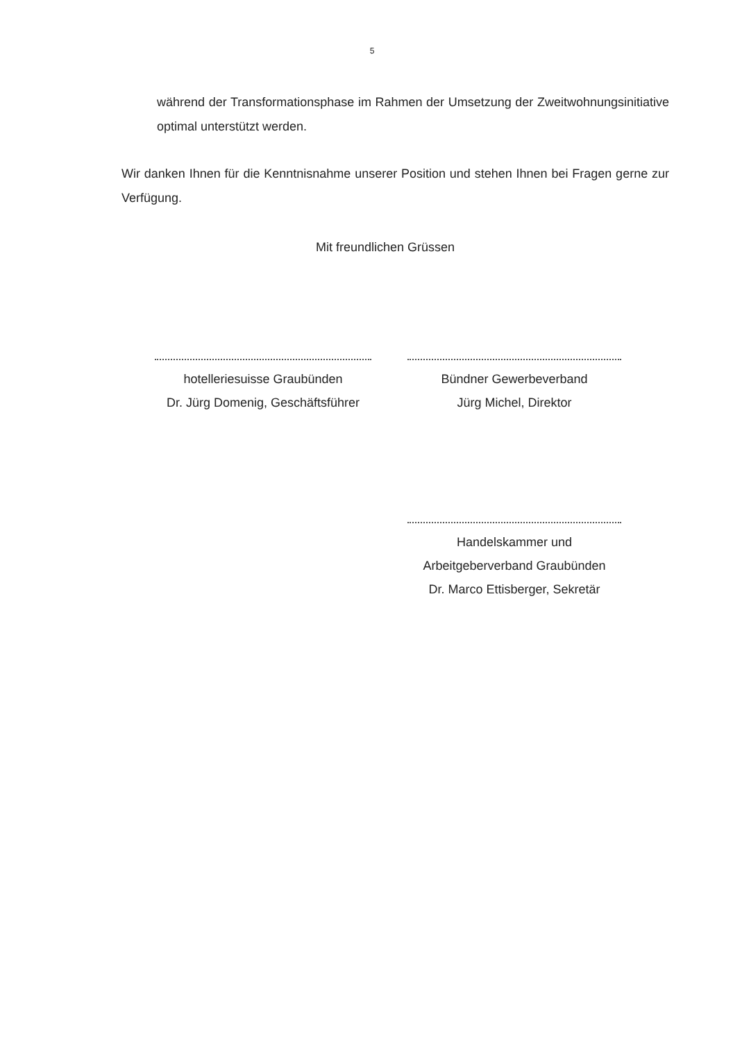5
während der Transformationsphase im Rahmen der Umsetzung der Zweitwohnungsinitiative optimal unterstützt werden.
Wir danken Ihnen für die Kenntnisnahme unserer Position und stehen Ihnen bei Fragen gerne zur Verfügung.
Mit freundlichen Grüssen
hotelleriesuisse Graubünden
Dr. Jürg Domenig, Geschäftsführer
Bündner Gewerbeverband
Jürg Michel, Direktor
Handelskammer und
Arbeitgeberverband Graubünden
Dr. Marco Ettisberger, Sekretär